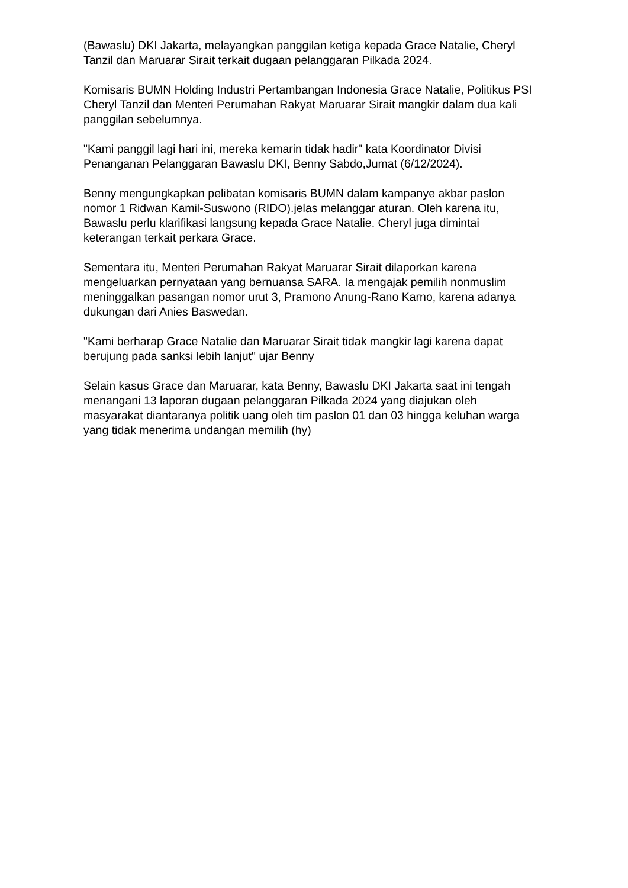(Bawaslu) DKI Jakarta, melayangkan panggilan ketiga kepada Grace Natalie, Cheryl Tanzil dan Maruarar Sirait terkait dugaan pelanggaran Pilkada 2024.
Komisaris BUMN Holding Industri Pertambangan Indonesia Grace Natalie, Politikus PSI Cheryl Tanzil dan Menteri Perumahan Rakyat Maruarar Sirait mangkir dalam dua kali panggilan sebelumnya.
"Kami panggil lagi hari ini, mereka kemarin tidak hadir" kata Koordinator Divisi Penanganan Pelanggaran Bawaslu DKI, Benny Sabdo,Jumat (6/12/2024).
Benny mengungkapkan pelibatan komisaris BUMN dalam kampanye akbar paslon nomor 1 Ridwan Kamil-Suswono (RIDO).jelas melanggar aturan. Oleh karena itu, Bawaslu perlu klarifikasi langsung kepada Grace Natalie. Cheryl juga dimintai keterangan terkait perkara Grace.
Sementara itu, Menteri Perumahan Rakyat Maruarar Sirait dilaporkan karena mengeluarkan pernyataan yang bernuansa SARA. Ia mengajak pemilih nonmuslim meninggalkan pasangan nomor urut 3, Pramono Anung-Rano Karno, karena adanya dukungan dari Anies Baswedan.
"Kami berharap Grace Natalie dan Maruarar Sirait tidak mangkir lagi karena dapat berujung pada sanksi lebih lanjut" ujar Benny
Selain kasus Grace dan Maruarar, kata Benny, Bawaslu DKI Jakarta saat ini tengah menangani 13 laporan dugaan pelanggaran Pilkada 2024 yang diajukan oleh masyarakat diantaranya politik uang oleh tim paslon 01 dan 03 hingga keluhan warga yang tidak menerima undangan memilih (hy)